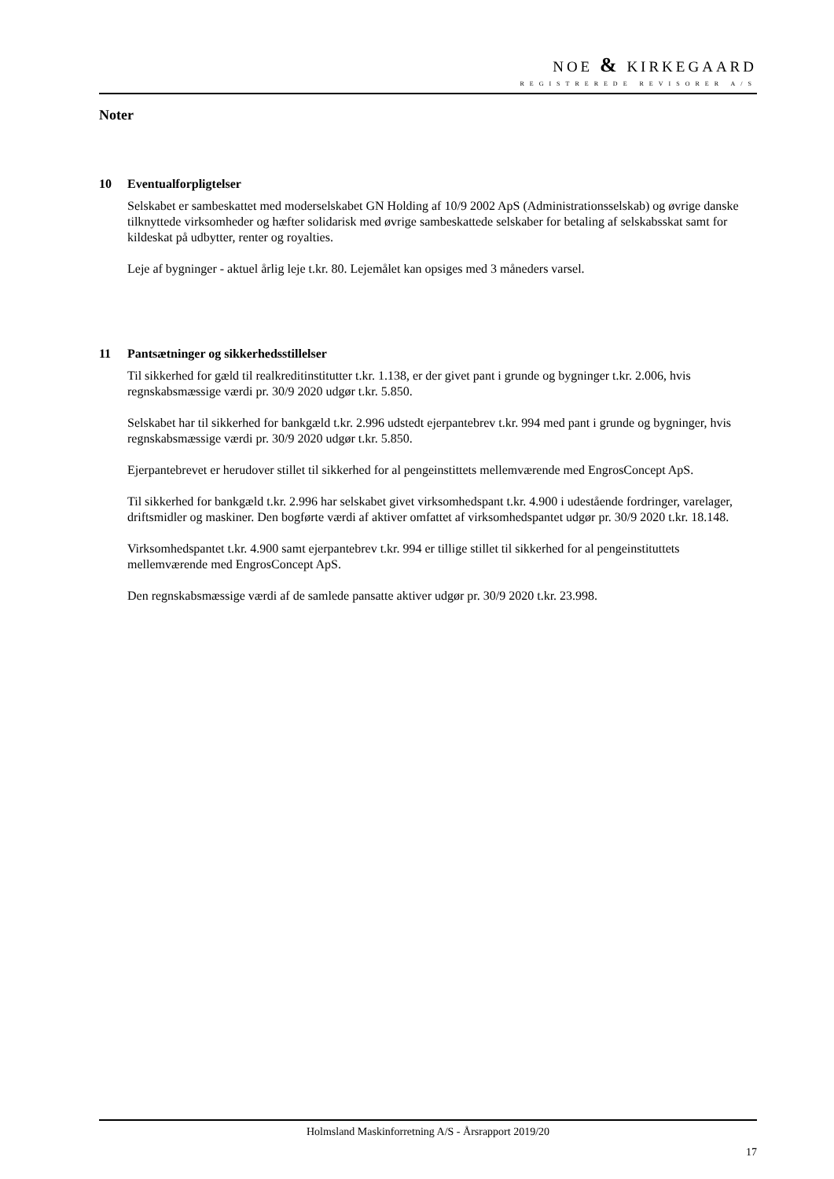NOE & KIRKEGAARD
REGISTREREDE REVISORER A/S
Noter
10 Eventualforpligtelser
Selskabet er sambeskattet med moderselskabet GN Holding af 10/9 2002 ApS (Administrationsselskab) og øvrige danske tilknyttede virksomheder og hæfter solidarisk med øvrige sambeskattede selskaber for betaling af selskabsskat samt for kildeskat på udbytter, renter og royalties.
Leje af bygninger - aktuel årlig leje t.kr. 80. Lejemålet kan opsiges med 3 måneders varsel.
11 Pantsætninger og sikkerhedsstillelser
Til sikkerhed for gæld til realkreditinstitutter t.kr. 1.138, er der givet pant i grunde og bygninger t.kr. 2.006, hvis regnskabsmæssige værdi pr. 30/9 2020 udgør t.kr. 5.850.
Selskabet har til sikkerhed for bankgæld t.kr. 2.996 udstedt ejerpantebrev t.kr. 994 med pant i grunde og bygninger, hvis regnskabsmæssige værdi pr. 30/9 2020 udgør t.kr. 5.850.
Ejerpantebrevet er herudover stillet til sikkerhed for al pengeinstittets mellemværende med EngrosConcept ApS.
Til sikkerhed for bankgæld t.kr. 2.996 har selskabet givet virksomhedspant t.kr. 4.900 i udestående fordringer, varelager, driftsmidler og maskiner. Den bogførte værdi af aktiver omfattet af virksomhedspantet udgør pr. 30/9 2020 t.kr. 18.148.
Virksomhedspantet t.kr. 4.900 samt ejerpantebrev t.kr. 994 er tillige stillet til sikkerhed for al pengeinstituttets mellemværende med EngrosConcept ApS.
Den regnskabsmæssige værdi af de samlede pansatte aktiver udgør pr. 30/9 2020 t.kr. 23.998.
Holmsland Maskinforretning A/S - Årsrapport 2019/20
17